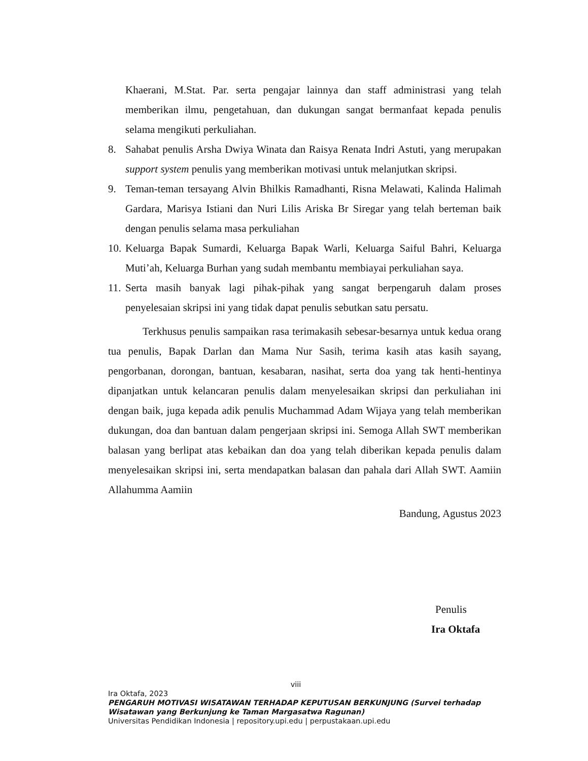Khaerani, M.Stat. Par. serta pengajar lainnya dan staff administrasi yang telah memberikan ilmu, pengetahuan, dan dukungan sangat bermanfaat kepada penulis selama mengikuti perkuliahan.
8. Sahabat penulis Arsha Dwiya Winata dan Raisya Renata Indri Astuti, yang merupakan support system penulis yang memberikan motivasi untuk melanjutkan skripsi.
9. Teman-teman tersayang Alvin Bhilkis Ramadhanti, Risna Melawati, Kalinda Halimah Gardara, Marisya Istiani dan Nuri Lilis Ariska Br Siregar yang telah berteman baik dengan penulis selama masa perkuliahan
10.
Keluarga Bapak Sumardi, Keluarga Bapak Warli, Keluarga Saiful Bahri, Keluarga Muti’ah, Keluarga Burhan yang sudah membantu membiayai perkuliahan saya.
11.
Serta masih banyak lagi pihak-pihak yang sangat berpengaruh dalam proses penyelesaian skripsi ini yang tidak dapat penulis sebutkan satu persatu.
Terkhusus penulis sampaikan rasa terimakasih sebesar-besarnya untuk kedua orang tua penulis, Bapak Darlan dan Mama Nur Sasih, terima kasih atas kasih sayang, pengorbanan, dorongan, bantuan, kesabaran, nasihat, serta doa yang tak henti-hentinya dipanjatkan untuk kelancaran penulis dalam menyelesaikan skripsi dan perkuliahan ini dengan baik, juga kepada adik penulis Muchammad Adam Wijaya yang telah memberikan dukungan, doa dan bantuan dalam pengerjaan skripsi ini. Semoga Allah SWT memberikan balasan yang berlipat atas kebaikan dan doa yang telah diberikan kepada penulis dalam menyelesaikan skripsi ini, serta mendapatkan balasan dan pahala dari Allah SWT. Aamiin Allahumma Aamiin
Bandung, Agustus 2023
Penulis
Ira Oktafa
viii
Ira Oktafa, 2023
PENGARUH MOTIVASI WISATAWAN TERHADAP KEPUTUSAN BERKUNJUNG (Survei terhadap Wisatawan yang Berkunjung ke Taman Margasatwa Ragunan)
Universitas Pendidikan Indonesia | repository.upi.edu | perpustakaan.upi.edu